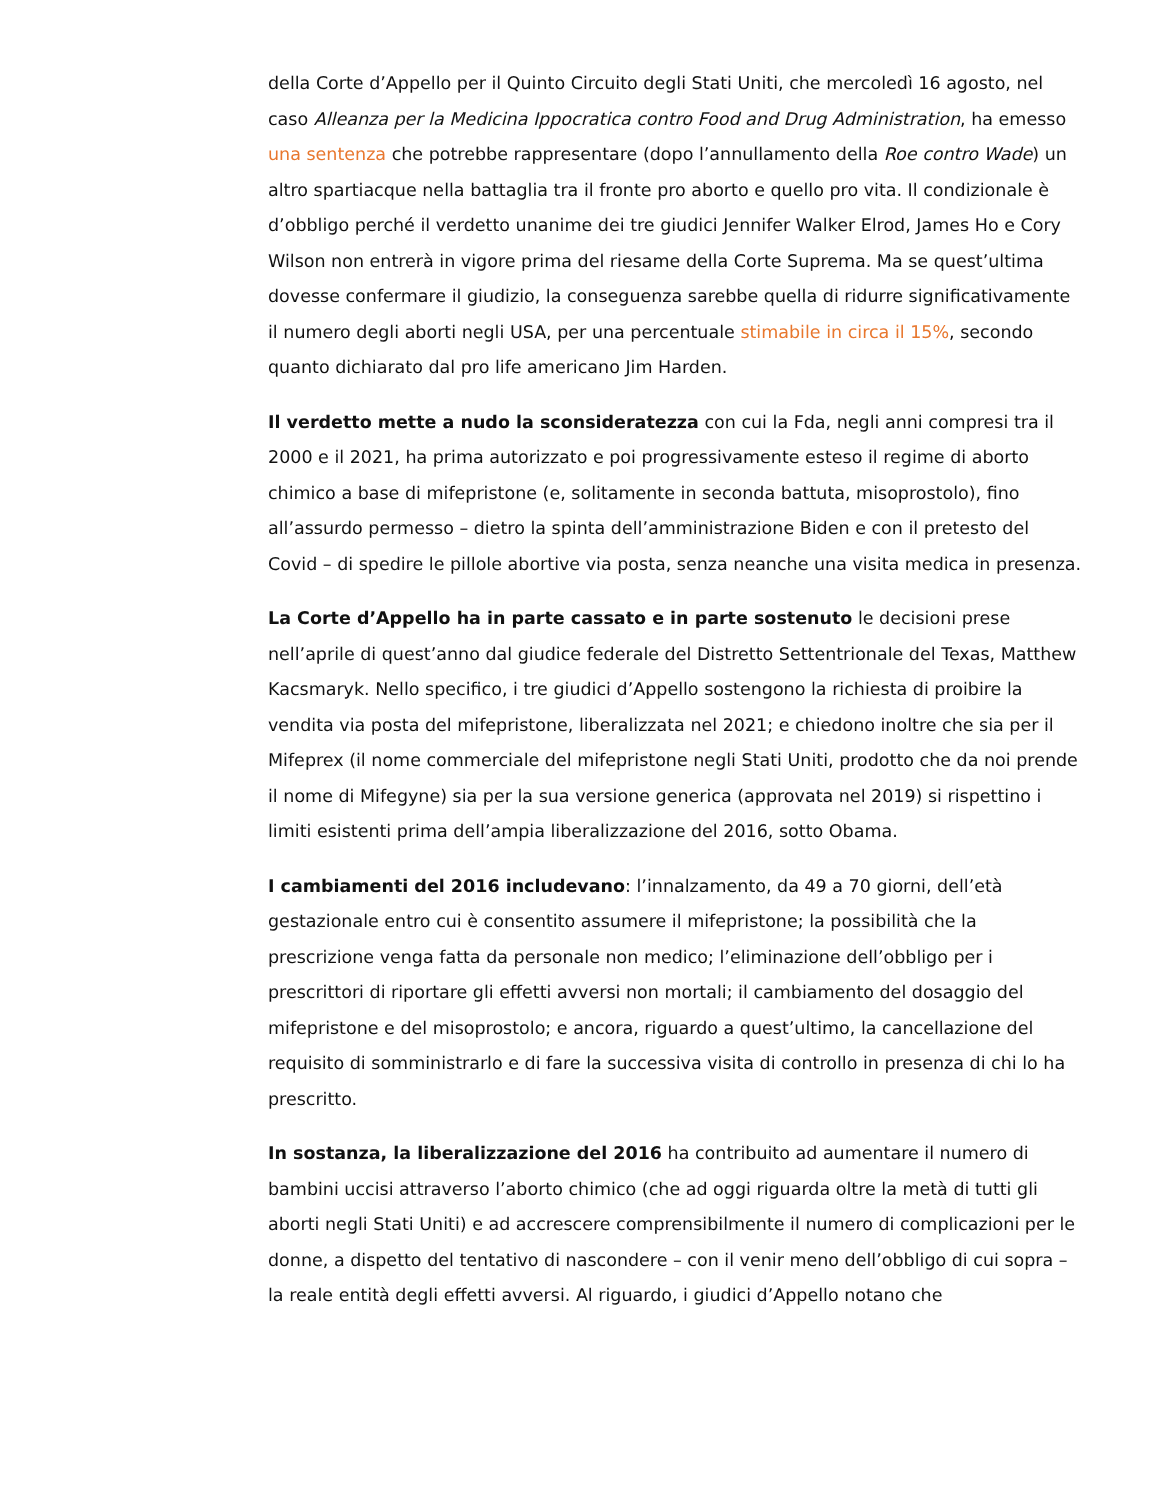della Corte d’Appello per il Quinto Circuito degli Stati Uniti, che mercoledì 16 agosto, nel caso Alleanza per la Medicina Ippocratica contro Food and Drug Administration, ha emesso una sentenza che potrebbe rappresentare (dopo l’annullamento della Roe contro Wade) un altro spartiacque nella battaglia tra il fronte pro aborto e quello pro vita. Il condizionale è d’obbligo perché il verdetto unanime dei tre giudici Jennifer Walker Elrod, James Ho e Cory Wilson non entrerà in vigore prima del riesame della Corte Suprema. Ma se quest’ultima dovesse confermare il giudizio, la conseguenza sarebbe quella di ridurre significativamente il numero degli aborti negli USA, per una percentuale stimabile in circa il 15%, secondo quanto dichiarato dal pro life americano Jim Harden.
Il verdetto mette a nudo la sconsideratezza con cui la Fda, negli anni compresi tra il 2000 e il 2021, ha prima autorizzato e poi progressivamente esteso il regime di aborto chimico a base di mifepristone (e, solitamente in seconda battuta, misoprostolo), fino all’assurdo permesso – dietro la spinta dell’amministrazione Biden e con il pretesto del Covid – di spedire le pillole abortive via posta, senza neanche una visita medica in presenza.
La Corte d’Appello ha in parte cassato e in parte sostenuto le decisioni prese nell’aprile di quest’anno dal giudice federale del Distretto Settentrionale del Texas, Matthew Kacsmaryk. Nello specifico, i tre giudici d’Appello sostengono la richiesta di proibire la vendita via posta del mifepristone, liberalizzata nel 2021; e chiedono inoltre che sia per il Mifeprex (il nome commerciale del mifepristone negli Stati Uniti, prodotto che da noi prende il nome di Mifegyne) sia per la sua versione generica (approvata nel 2019) si rispettino i limiti esistenti prima dell’ampia liberalizzazione del 2016, sotto Obama.
I cambiamenti del 2016 includevano: l’innalzamento, da 49 a 70 giorni, dell’età gestazionale entro cui è consentito assumere il mifepristone; la possibilità che la prescrizione venga fatta da personale non medico; l’eliminazione dell’obbligo per i prescrittori di riportare gli effetti avversi non mortali; il cambiamento del dosaggio del mifepristone e del misoprostolo; e ancora, riguardo a quest’ultimo, la cancellazione del requisito di somministrarlo e di fare la successiva visita di controllo in presenza di chi lo ha prescritto.
In sostanza, la liberalizzazione del 2016 ha contribuito ad aumentare il numero di bambini uccisi attraverso l’aborto chimico (che ad oggi riguarda oltre la metà di tutti gli aborti negli Stati Uniti) e ad accrescere comprensibilmente il numero di complicazioni per le donne, a dispetto del tentativo di nascondere – con il venir meno dell’obbligo di cui sopra – la reale entità degli effetti avversi. Al riguardo, i giudici d’Appello notano che